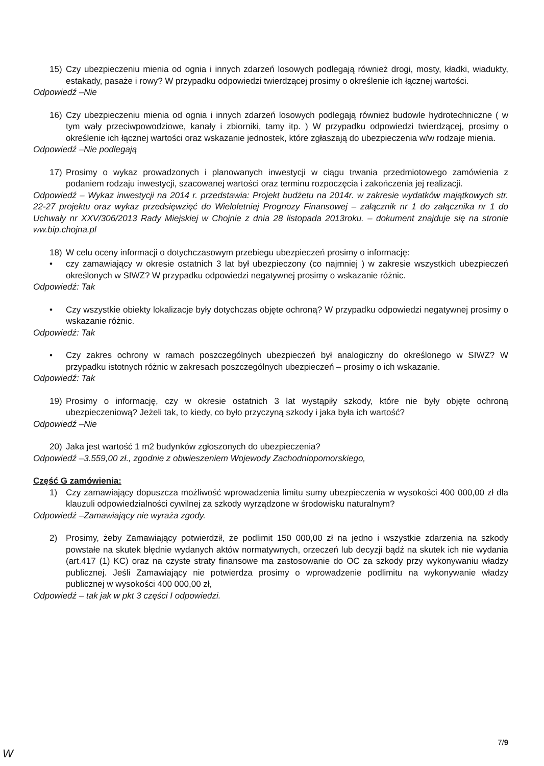15) Czy ubezpieczeniu mienia od ognia i innych zdarzeń losowych podlegają również drogi, mosty, kładki, wiadukty, estakady, pasaże i rowy? W przypadku odpowiedzi twierdzącej prosimy o określenie ich łącznej wartości.
Odpowiedź –Nie
16) Czy ubezpieczeniu mienia od ognia i innych zdarzeń losowych podlegają również budowle hydrotechniczne ( w tym wały przeciwpowodziowe, kanały i zbiorniki, tamy itp. ) W przypadku odpowiedzi twierdzącej, prosimy o określenie ich łącznej wartości oraz wskazanie jednostek, które zgłaszają do ubezpieczenia w/w rodzaje mienia.
Odpowiedź –Nie podlegają
17) Prosimy o wykaz prowadzonych i planowanych inwestycji w ciągu trwania przedmiotowego zamówienia z podaniem rodzaju inwestycji, szacowanej wartości oraz terminu rozpoczęcia i zakończenia jej realizacji.
Odpowiedź – Wykaz inwestycji na 2014 r. przedstawia: Projekt budżetu na 2014r. w zakresie wydatków majątkowych str. 22-27 projektu oraz wykaz przedsięwzięć do Wieloletniej Prognozy Finansowej – załącznik nr 1 do załącznika nr 1 do Uchwały nr XXV/306/2013 Rady Miejskiej w Chojnie z dnia 28 listopada 2013roku. – dokument znajduje się na stronie ww.bip.chojna.pl
18) W celu oceny informacji o dotychczasowym przebiegu ubezpieczeń prosimy o informację:
• czy zamawiający w okresie ostatnich 3 lat był ubezpieczony (co najmniej ) w zakresie wszystkich ubezpieczeń określonych w SIWZ? W przypadku odpowiedzi negatywnej prosimy o wskazanie różnic.
Odpowiedź: Tak
• Czy wszystkie obiekty lokalizacje były dotychczas objęte ochroną? W przypadku odpowiedzi negatywnej prosimy o wskazanie różnic.
Odpowiedź: Tak
• Czy zakres ochrony w ramach poszczególnych ubezpieczeń był analogiczny do określonego w SIWZ? W przypadku istotnych różnic w zakresach poszczególnych ubezpieczeń – prosimy o ich wskazanie.
Odpowiedź: Tak
19) Prosimy o informację, czy w okresie ostatnich 3 lat wystąpiły szkody, które nie były objęte ochroną ubezpieczeniową? Jeżeli tak, to kiedy, co było przyczyną szkody i jaka była ich wartość?
Odpowiedź –Nie
20) Jaka jest wartość 1 m2 budynków zgłoszonych do ubezpieczenia?
Odpowiedź –3.559,00 zł., zgodnie z obwieszeniem Wojewody Zachodniopomorskiego,
Część G zamówienia:
1) Czy zamawiający dopuszcza możliwość wprowadzenia limitu sumy ubezpieczenia w wysokości 400 000,00 zł dla klauzuli odpowiedzialności cywilnej za szkody wyrządzone w środowisku naturalnym?
Odpowiedź –Zamawiający nie wyraża zgody.
2) Prosimy, żeby Zamawiający potwierdził, że podlimit 150 000,00 zł na jedno i wszystkie zdarzenia na szkody powstałe na skutek błędnie wydanych aktów normatywnych, orzeczeń lub decyzji bądź na skutek ich nie wydania (art.417 (1) KC) oraz na czyste straty finansowe ma zastosowanie do OC za szkody przy wykonywaniu władzy publicznej. Jeśli Zamawiający nie potwierdza prosimy o wprowadzenie podlimitu na wykonywanie władzy publicznej w wysokości 400 000,00 zł,
Odpowiedź – tak jak w pkt 3 części I odpowiedzi.
7/9
W